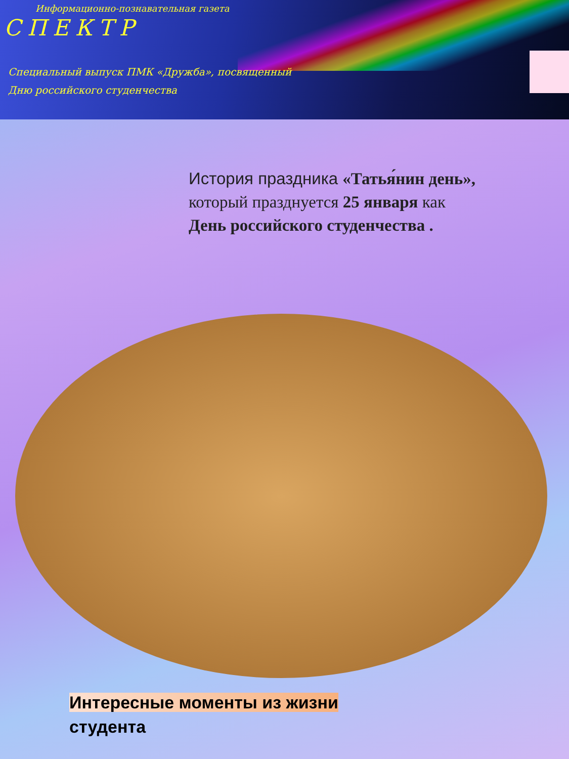Информационно-познавательная газета
СПЕКТР
Специальный выпуск ПМК «Дружба», посвященный
Дню российского студенчества
История праздника «Татья́нин день»,
который празднуется 25 января как
День российского студенчества .
Интересные моменты из жизни
студента